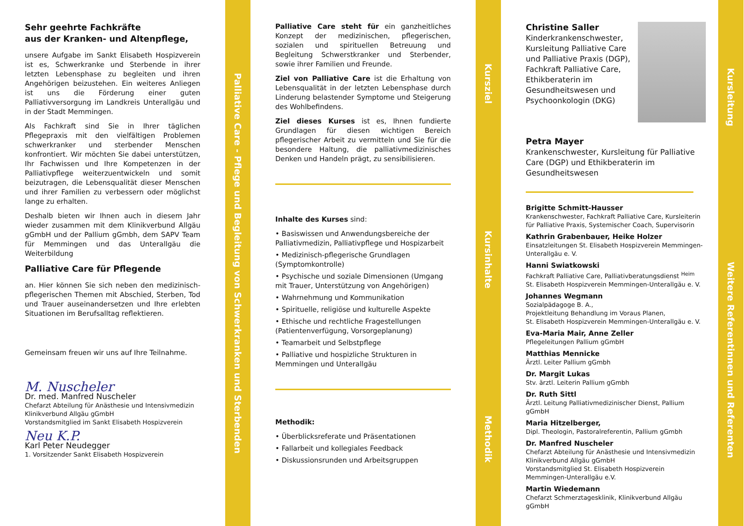Sehr geehrte Fachkräfte
aus der Kranken- und Altenpflege,
unsere Aufgabe im Sankt Elisabeth Hospizverein ist es, Schwerkranke und Sterbende in ihrer letzten Lebensphase zu begleiten und ihren Angehörigen beizustehen. Ein weiteres Anliegen ist uns die Förderung einer guten Palliativversorgung im Landkreis Unterallgäu und in der Stadt Memmingen.
Als Fachkraft sind Sie in Ihrer täglichen Pflegepraxis mit den vielfältigen Problemen schwerkranker und sterbender Menschen konfrontiert. Wir möchten Sie dabei unterstützen, Ihr Fachwissen und Ihre Kompetenzen in der Palliativpflege weiterzuentwickeln und somit beizutragen, die Lebensqualität dieser Menschen und ihrer Familien zu verbessern oder möglichst lange zu erhalten.
Deshalb bieten wir Ihnen auch in diesem Jahr wieder zusammen mit dem Klinikverbund Allgäu gGmbH und der Pallium gGmbh, dem SAPV Team für Memmingen und das Unterallgäu die Weiterbildung
Palliative Care für Pflegende
an. Hier können Sie sich neben den medizinisch-pflegerischen Themen mit Abschied, Sterben, Tod und Trauer auseinandersetzen und Ihre erlebten Situationen im Berufsalltag reflektieren.
Gemeinsam freuen wir uns auf Ihre Teilnahme.
M. Nuscheler
Dr. med. Manfred Nuscheler
Chefarzt Abteilung für Anästhesie und Intensivmedizin
Klinikverbund Allgäu gGmbH
Vorstandsmitglied im Sankt Elisabeth Hospizverein
Neu K.P.
Karl Peter Neudegger
1. Vorsitzender Sankt Elisabeth Hospizverein
Palliative Care - Pflege und Begleitung von Schwerkranken und Sterbenden
Palliative Care steht für ein ganzheitliches Konzept der medizinischen, pflegerischen, sozialen und spirituellen Betreuung und Begleitung Schwerstkranker und Sterbender, sowie ihrer Familien und Freunde.
Ziel von Palliative Care ist die Erhaltung von Lebensqualität in der letzten Lebensphase durch Linderung belastender Symptome und Steigerung des Wohlbefindens.
Ziel dieses Kurses ist es, Ihnen fundierte Grundlagen für diesen wichtigen Bereich pflegerischer Arbeit zu vermitteln und Sie für die besondere Haltung, die palliativmedizinisches Denken und Handeln prägt, zu sensibilisieren.
Inhalte des Kurses sind:
• Basiswissen und Anwendungsbereiche der Palliativmedizin, Palliativpflege und Hospizarbeit
• Medizinisch-pflegerische Grundlagen (Symptomkontrolle)
• Psychische und soziale Dimensionen (Umgang mit Trauer, Unterstützung von Angehörigen)
• Wahrnehmung und Kommunikation
• Spirituelle, religiöse und kulturelle Aspekte
• Ethische und rechtliche Fragestellungen (Patientenverfügung, Vorsorgeplanung)
• Teamarbeit und Selbstpflege
• Palliative und hospizliche Strukturen in Memmingen und Unterallgäu
Methodik:
• Überblicksreferate und Präsentationen
• Fallarbeit und kollegiales Feedback
• Diskussionsrunden und Arbeitsgruppen
Kursziel
Kursinhalte
Methodik
Christine Saller
Kinderkrankenschwester, Kursleitung Palliative Care und Palliative Praxis (DGP), Fachkraft Palliative Care, Ethikberaterin im Gesundheitswesen und Psychoonkologin (DKG)
Petra Mayer
Krankenschwester, Kursleitung für Palliative Care (DGP) und Ethikberaterin im Gesundheitswesen
Brigitte Schmitt-Hausser
Krankenschwester, Fachkraft Palliative Care, Kursleiterin für Palliative Praxis, Systemischer Coach, Supervisorin
Kathrin Grabenbauer, Heike Holzer
Einsatzleitungen St. Elisabeth Hospizverein Memmingen-Unterallgäu e. V.
Hanni Swiatkowski
Fachkraft Palliative Care, Palliativberatungsdienst <sup>Heim</sup>
St. Elisabeth Hospizverein Memmingen-Unterallgäu e. V.
Johannes Wegmann
Sozialpädagoge B. A.,
Projektleitung Behandlung im Voraus Planen,
St. Elisabeth Hospizverein Memmingen-Unterallgäu e. V.
Eva-Maria Mair, Anne Zeller
Pflegeleitungen Pallium gGmbH
Matthias Mennicke
Ärztl. Leiter Pallium gGmbh
Dr. Margit Lukas
Stv. ärztl. Leiterin Pallium gGmbh
Dr. Ruth Sittl
Ärztl. Leitung Palliativmedizinischer Dienst, Pallium gGmbH
Maria Hitzelberger,
Dipl. Theologin, Pastoralreferentin, Pallium gGmbh
Dr. Manfred Nuscheler
Chefarzt Abteilung für Anästhesie und Intensivmedizin Klinikverbund Allgäu gGmbH
Vorstandsmitglied St. Elisabeth Hospizverein Memmingen-Unterallgäu e.V.
Martin Wiedemann
Chefarzt Schmerztagesklinik, Klinikverbund Allgäu gGmbH
Kursleitung
Weitere Referentinnen und Referenten